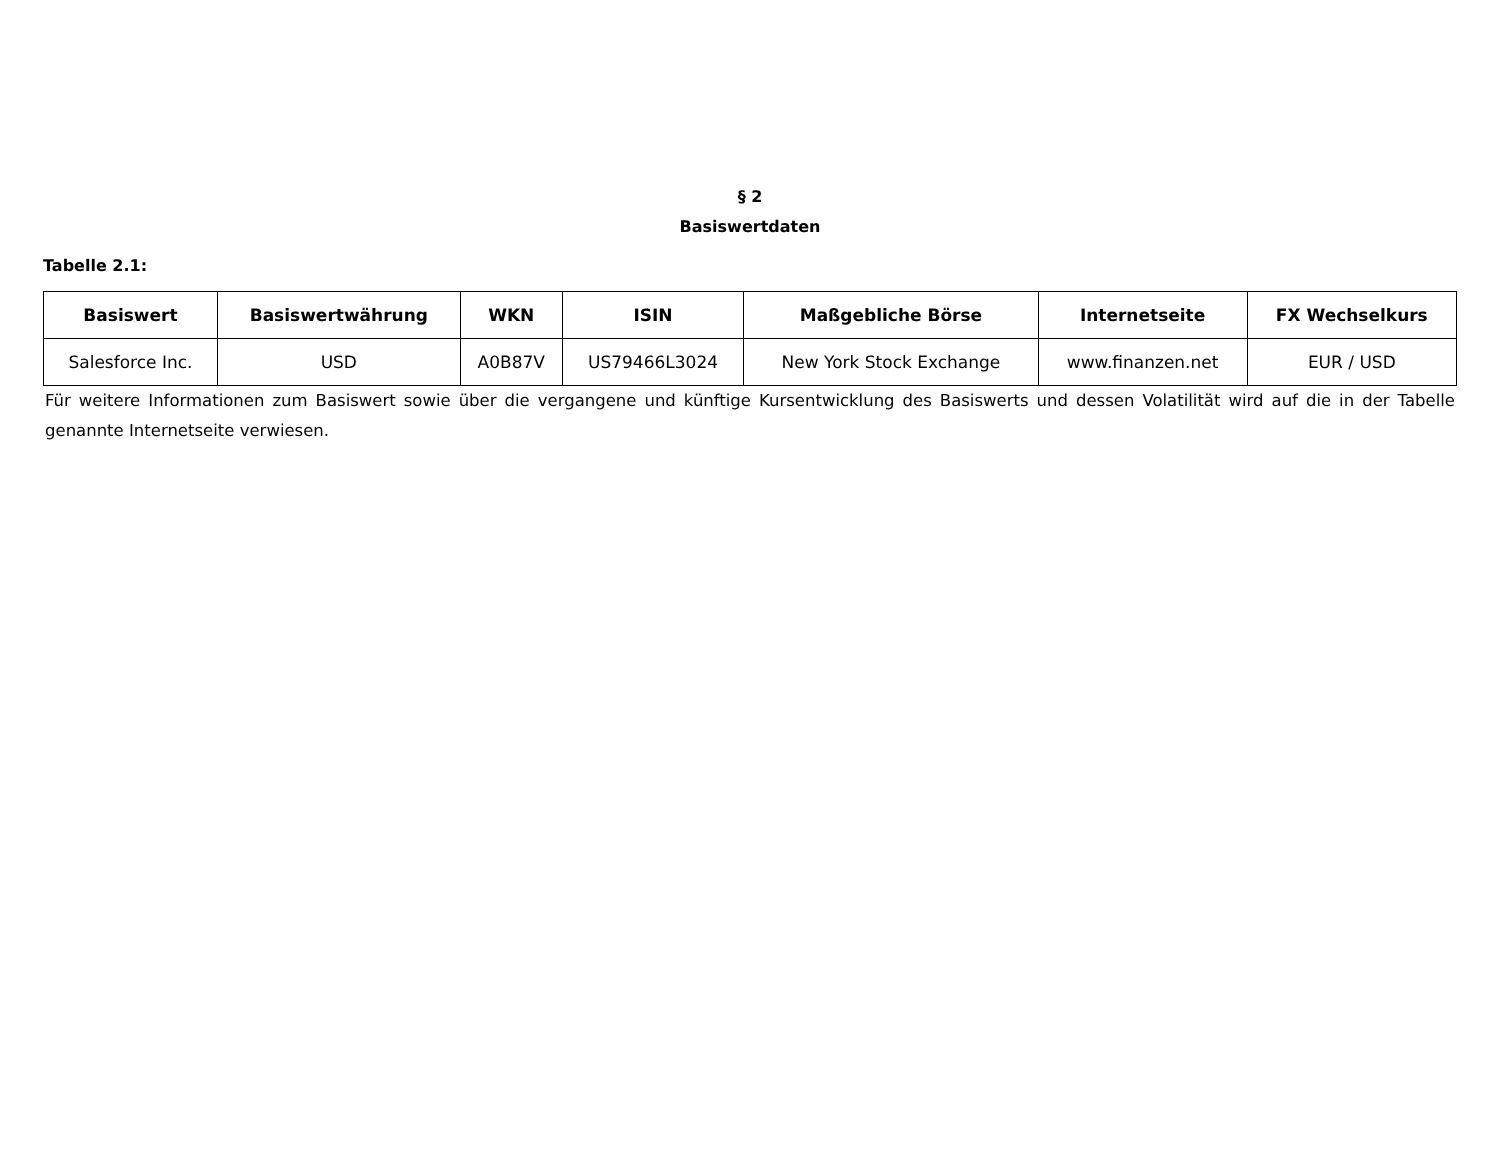§ 2
Basiswertdaten
Tabelle 2.1:
| Basiswert | Basiswertwährung | WKN | ISIN | Maßgebliche Börse | Internetseite | FX Wechselkurs |
| --- | --- | --- | --- | --- | --- | --- |
| Salesforce Inc. | USD | A0B87V | US79466L3024 | New York Stock Exchange | www.finanzen.net | EUR / USD |
Für weitere Informationen zum Basiswert sowie über die vergangene und künftige Kursentwicklung des Basiswerts und dessen Volatilität wird auf die in der Tabelle genannte Internetseite verwiesen.